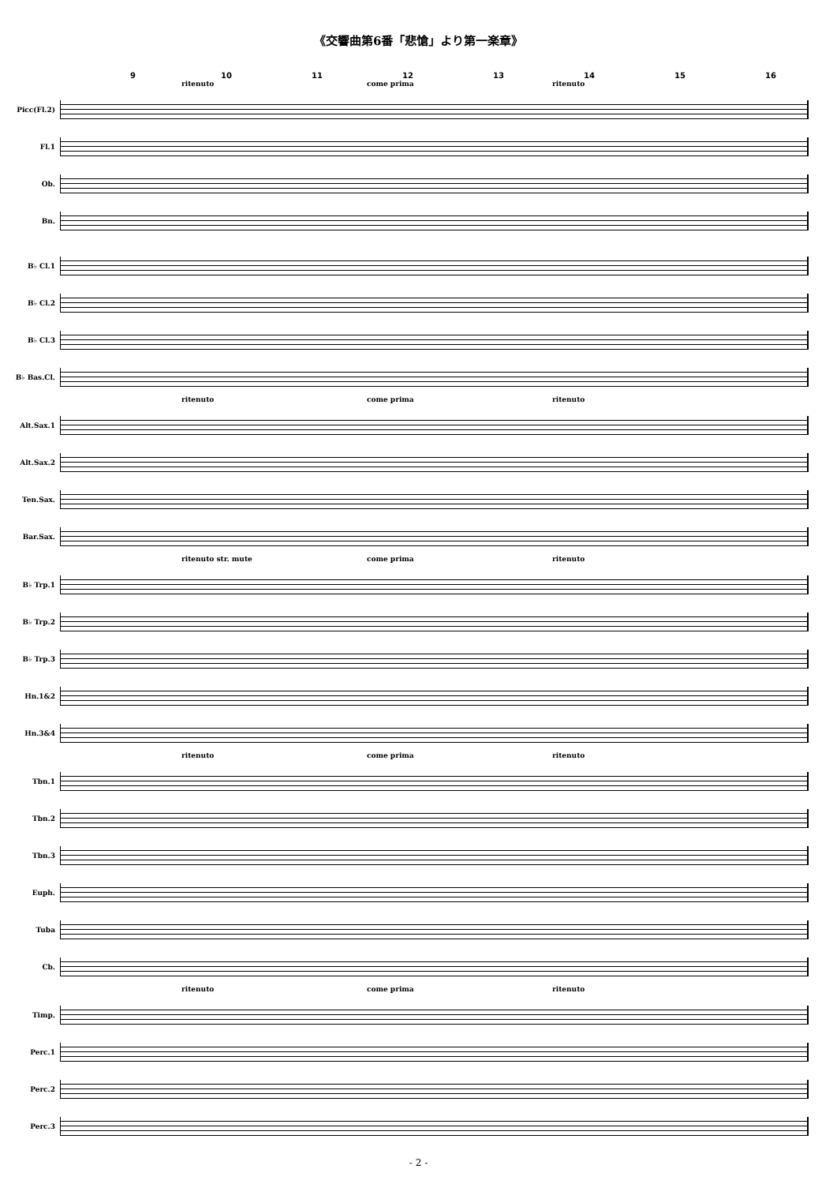《交響曲第6番「悲愴」より第一楽章》
9 10 11 12 13 14 15 16
ritenuto come prima ritenuto
Picc(Fl.2)
Fl.1
Ob.
Bn.
B♭ Cl.1
B♭ Cl.2
B♭ Cl.3
B♭ Bas.Cl.
ritenuto come prima ritenuto
Alt.Sax.1
Alt.Sax.2
Ten.Sax.
Bar.Sax.
ritenuto str. mute come prima ritenuto
B♭ Trp.1
B♭ Trp.2
B♭ Trp.3
Hn.1&2
Hn.3&4
ritenuto come prima ritenuto
Tbn.1
Tbn.2
Tbn.3
Euph.
Tuba
Cb.
ritenuto come prima ritenuto
Timp.
Perc.1
Perc.2
Perc.3
- 2 -